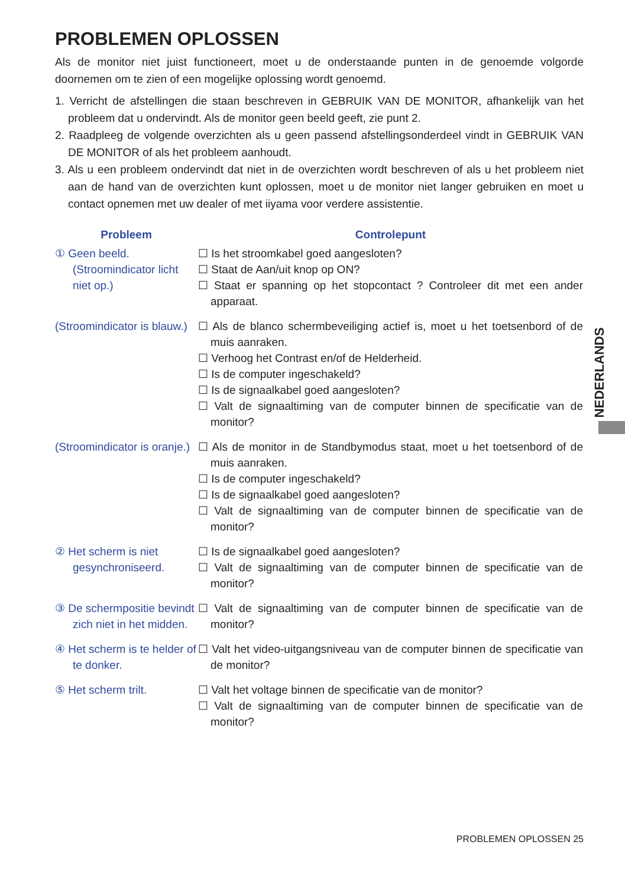PROBLEMEN OPLOSSEN
Als de monitor niet juist functioneert, moet u de onderstaande punten in de genoemde volgorde doornemen om te zien of een mogelijke oplossing wordt genoemd.
1. Verricht de afstellingen die staan beschreven in GEBRUIK VAN DE MONITOR, afhankelijk van het probleem dat u ondervindt. Als de monitor geen beeld geeft, zie punt 2.
2. Raadpleeg de volgende overzichten als u geen passend afstellingsonderdeel vindt in GEBRUIK VAN DE MONITOR of als het probleem aanhoudt.
3. Als u een probleem ondervindt dat niet in de overzichten wordt beschreven of als u het probleem niet aan de hand van de overzichten kunt oplossen, moet u de monitor niet langer gebruiken en moet u contact opnemen met uw dealer of met iiyama voor verdere assistentie.
| Probleem | Controlepunt |
| --- | --- |
| ① Geen beeld. (Stroomindicator licht niet op.) | ☐ Is het stroomkabel goed aangesloten? ☐ Staat de Aan/uit knop op ON? ☐ Staat er spanning op het stopcontact ? Controleer dit met een ander apparaat. |
| (Stroomindicator is blauw.) | ☐ Als de blanco schermbeveiliging actief is, moet u het toetsenbord of de muis aanraken. ☐ Verhoog het Contrast en/of de Helderheid. ☐ Is de computer ingeschakeld? ☐ Is de signaalkabel goed aangesloten? ☐ Valt de signaaltiming van de computer binnen de specificatie van de monitor? |
| (Stroomindicator is oranje.) | ☐ Als de monitor in de Standbymodus staat, moet u het toetsenbord of de muis aanraken. ☐ Is de computer ingeschakeld? ☐ Is de signaalkabel goed aangesloten? ☐ Valt de signaaltiming van de computer binnen de specificatie van de monitor? |
| ② Het scherm is niet gesynchroniseerd. | ☐ Is de signaalkabel goed aangesloten? ☐ Valt de signaaltiming van de computer binnen de specificatie van de monitor? |
| ③ De schermpositie bevindt zich niet in het midden. | ☐ Valt de signaaltiming van de computer binnen de specificatie van de monitor? |
| ④ Het scherm is te helder of te donker. | ☐ Valt het video-uitgangsniveau van de computer binnen de specificatie van de monitor? |
| ⑤ Het scherm trilt. | ☐ Valt het voltage binnen de specificatie van de monitor? ☐ Valt de signaaltiming van de computer binnen de specificatie van de monitor? |
NEDERLANDS
PROBLEMEN OPLOSSEN 25